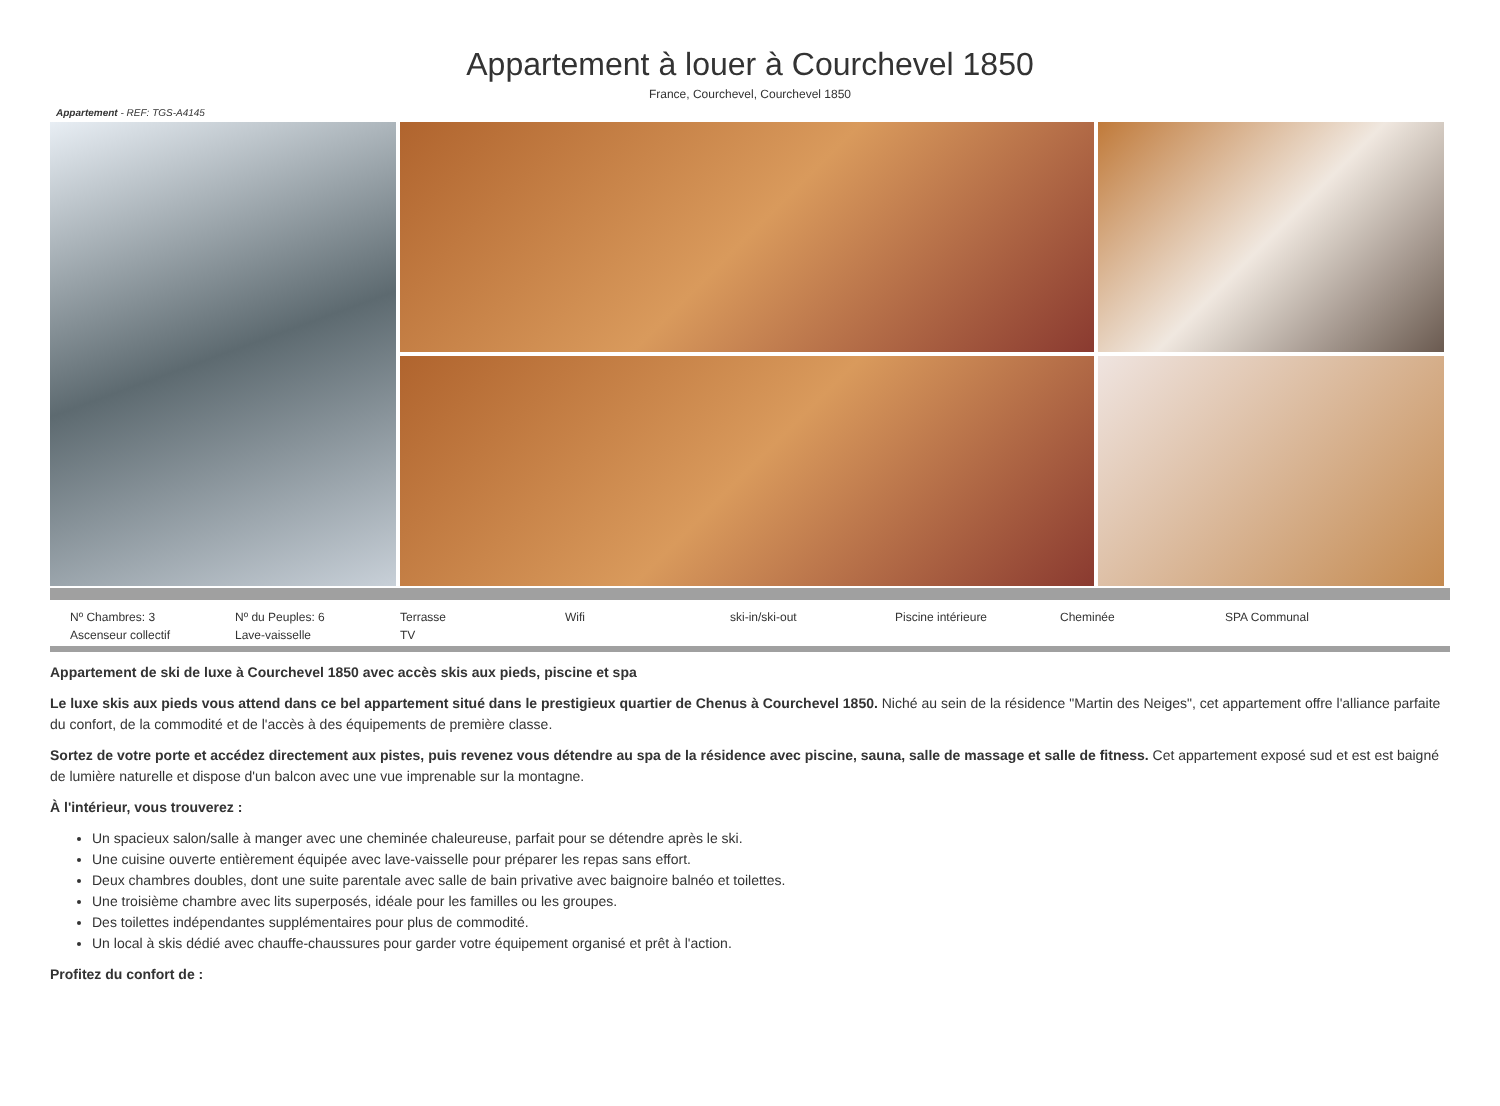Appartement à louer à Courchevel 1850
France, Courchevel, Courchevel 1850
Appartement - REF: TGS-A4145
Nº Chambres: 3 Nº du Peuples: 6 Terrasse Wifi ski-in/ski-out Piscine intérieure Cheminée SPA Communal Ascenseur collectif Lave-vaisselle TV
Appartement de ski de luxe à Courchevel 1850 avec accès skis aux pieds, piscine et spa
Le luxe skis aux pieds vous attend dans ce bel appartement situé dans le prestigieux quartier de Chenus à Courchevel 1850. Niché au sein de la résidence "Martin des Neiges", cet appartement offre l'alliance parfaite du confort, de la commodité et de l'accès à des équipements de première classe.
Sortez de votre porte et accédez directement aux pistes, puis revenez vous détendre au spa de la résidence avec piscine, sauna, salle de massage et salle de fitness. Cet appartement exposé sud et est est baigné de lumière naturelle et dispose d'un balcon avec une vue imprenable sur la montagne.
À l'intérieur, vous trouverez :
Un spacieux salon/salle à manger avec une cheminée chaleureuse, parfait pour se détendre après le ski.
Une cuisine ouverte entièrement équipée avec lave-vaisselle pour préparer les repas sans effort.
Deux chambres doubles, dont une suite parentale avec salle de bain privative avec baignoire balnéo et toilettes.
Une troisième chambre avec lits superposés, idéale pour les familles ou les groupes.
Des toilettes indépendantes supplémentaires pour plus de commodité.
Un local à skis dédié avec chauffe-chaussures pour garder votre équipement organisé et prêt à l'action.
Profitez du confort de :